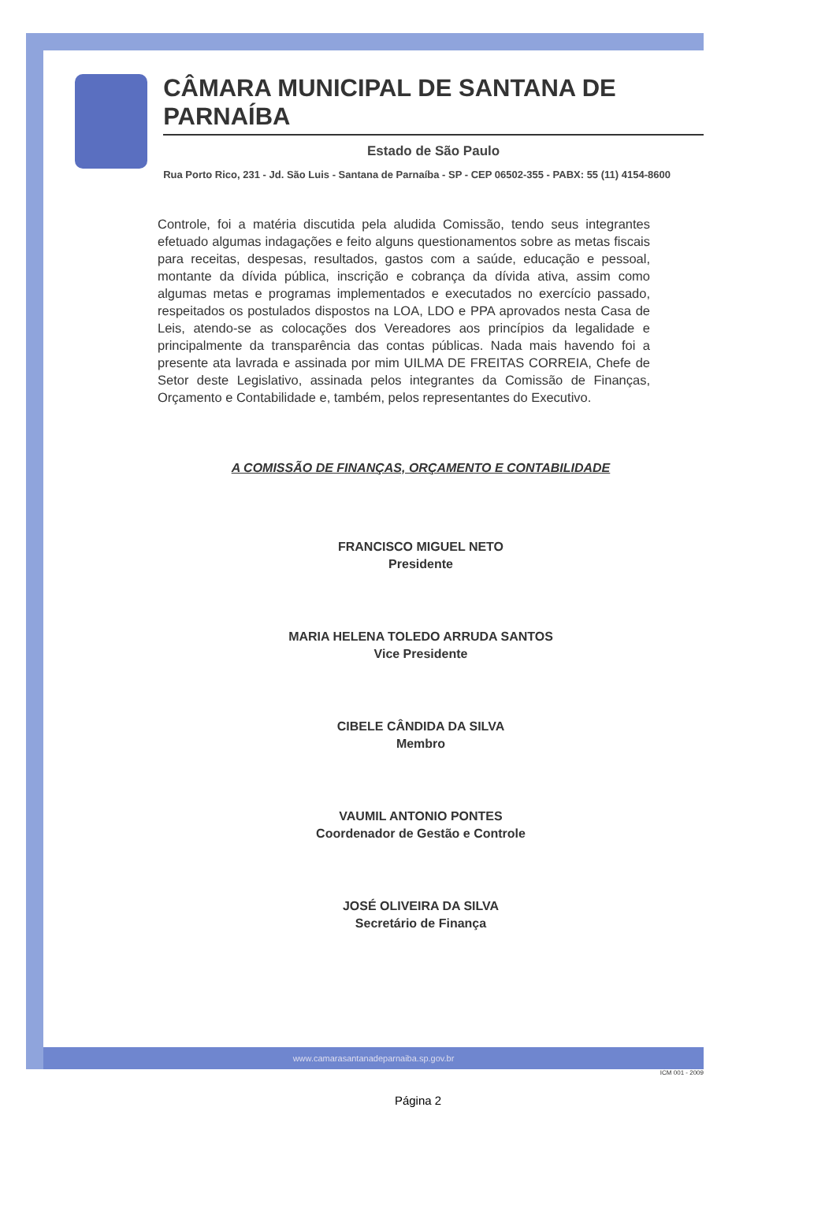CÂMARA MUNICIPAL DE SANTANA DE PARNAÍBA
Estado de São Paulo
Rua Porto Rico, 231 - Jd. São Luis - Santana de Parnaíba - SP - CEP 06502-355 - PABX: 55 (11) 4154-8600
Controle, foi a matéria discutida pela aludida Comissão, tendo seus integrantes efetuado algumas indagações e feito alguns questionamentos sobre as metas fiscais para receitas, despesas, resultados, gastos com a saúde, educação e pessoal, montante da dívida pública, inscrição e cobrança da dívida ativa, assim como algumas metas e programas implementados e executados no exercício passado, respeitados os postulados dispostos na LOA, LDO e PPA aprovados nesta Casa de Leis, atendo-se as colocações dos Vereadores aos princípios da legalidade e principalmente da transparência das contas públicas. Nada mais havendo foi a presente ata lavrada e assinada por mim UILMA DE FREITAS CORREIA, Chefe de Setor deste Legislativo, assinada pelos integrantes da Comissão de Finanças, Orçamento e Contabilidade e, também, pelos representantes do Executivo.
A COMISSÃO DE FINANÇAS, ORÇAMENTO E CONTABILIDADE
FRANCISCO MIGUEL NETO
Presidente
MARIA HELENA TOLEDO ARRUDA SANTOS
Vice Presidente
CIBELE CÂNDIDA DA SILVA
Membro
VAUMIL ANTONIO PONTES
Coordenador de Gestão e Controle
JOSÉ OLIVEIRA DA SILVA
Secretário de Finança
www.camarasantanadeparnaiba.sp.gov.br
ICM 001 - 2009
Página 2